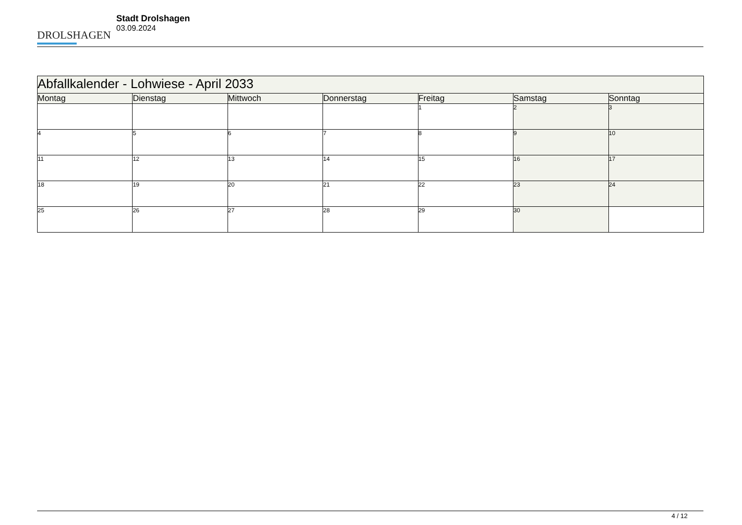DROLSHAGEN
Stadt Drolshagen
03.09.2024
| Abfallkalender - Lohwiese - April 2033 | | | | | | |
| Montag | Dienstag | Mittwoch | Donnerstag | Freitag | Samstag | Sonntag |
| | | | | 1 | 2 | 3 |
| 4 | 5 | 6 | 7 | 8 | 9 | 10 |
| 11 | 12 | 13 | 14 | 15 | 16 | 17 |
| 18 | 19 | 20 | 21 | 22 | 23 | 24 |
| 25 | 26 | 27 | 28 | 29 | 30 | |
4 / 12